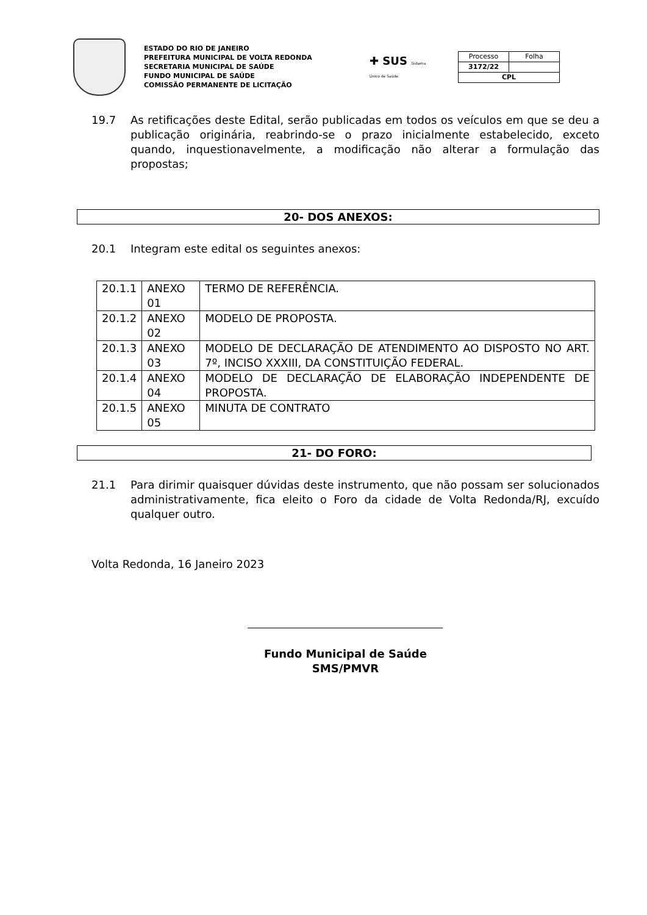ESTADO DO RIO DE JANEIRO
PREFEITURA MUNICIPAL DE VOLTA REDONDA
SECRETARIA MUNICIPAL DE SAÚDE
FUNDO MUNICIPAL DE SAÚDE
COMISSÃO PERMANENTE DE LICITAÇÃO
✚ SUS Sistema Único de Saúde
| Processo | Folha |
| 3172/22 | |
| CPL | |
19.7 As retificações deste Edital, serão publicadas em todos os veículos em que se deu a publicação originária, reabrindo-se o prazo inicialmente estabelecido, exceto quando, inquestionavelmente, a modificação não alterar a formulação das propostas;
20- DOS ANEXOS:
20.1 Integram este edital os seguintes anexos:
| 20.1.1 | ANEXO 01 | TERMO DE REFERÊNCIA. |
| 20.1.2 | ANEXO 02 | MODELO DE PROPOSTA. |
| 20.1.3 | ANEXO 03 | MODELO DE DECLARAÇÃO DE ATENDIMENTO AO DISPOSTO NO ART. 7º, INCISO XXXIII, DA CONSTITUIÇÃO FEDERAL. |
| 20.1.4 | ANEXO 04 | MODELO DE DECLARAÇÃO DE ELABORAÇÃO INDEPENDENTE DE PROPOSTA. |
| 20.1.5 | ANEXO 05 | MINUTA DE CONTRATO |
21- DO FORO:
21.1 Para dirimir quaisquer dúvidas deste instrumento, que não possam ser solucionados administrativamente, fica eleito o Foro da cidade de Volta Redonda/RJ, excuído qualquer outro.
Volta Redonda, 16 Janeiro 2023
Fundo Municipal de Saúde
SMS/PMVR